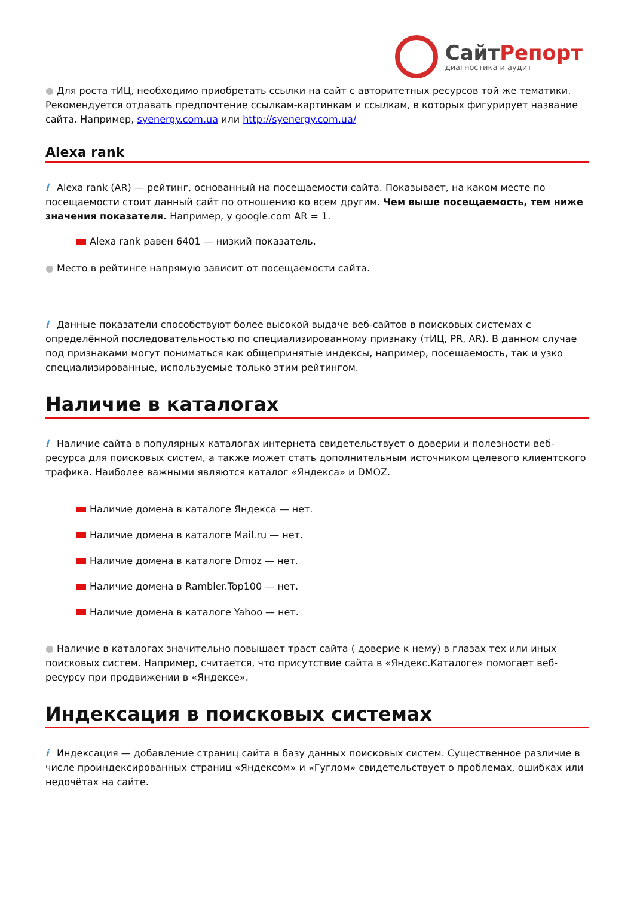СайтРепорт
диагностика и аудит
● Для роста тИЦ, необходимо приобретать ссылки на сайт с авторитетных ресурсов той же тематики. Рекомендуется отдавать предпочтение ссылкам-картинкам и ссылкам, в которых фигурирует название сайта. Например, syenergy.com.ua или http://syenergy.com.ua/
Alexa rank
i Alexa rank (AR) — рейтинг, основанный на посещаемости сайта. Показывает, на каком месте по посещаемости стоит данный сайт по отношению ко всем другим. Чем выше посещаемость, тем ниже значения показателя. Например, у google.com AR = 1.
Alexa rank равен 6401 — низкий показатель.
● Место в рейтинге напрямую зависит от посещаемости сайта.
i Данные показатели способствуют более высокой выдаче веб-сайтов в поисковых системах с определённой последовательностью по специализированному признаку (тИЦ, PR, AR). В данном случае под признаками могут пониматься как общепринятые индексы, например, посещаемость, так и узко специализированные, используемые только этим рейтингом.
Наличие в каталогах
i Наличие сайта в популярных каталогах интернета свидетельствует о доверии и полезности веб-ресурса для поисковых систем, а также может стать дополнительным источником целевого клиентского трафика. Наиболее важными являются каталог «Яндекса» и DMOZ.
Наличие домена в каталоге Яндекса — нет.
Наличие домена в каталоге Mail.ru — нет.
Наличие домена в каталоге Dmoz — нет.
Наличие домена в Rambler.Top100 — нет.
Наличие домена в каталоге Yahoo — нет.
● Наличие в каталогах значительно повышает траст сайта ( доверие к нему) в глазах тех или иных поисковых систем. Например, считается, что присутствие сайта в «Яндекс.Каталоге» помогает веб-ресурсу при продвижении в «Яндексе».
Индексация в поисковых системах
i Индексация — добавление страниц сайта в базу данных поисковых систем. Существенное различие в числе проиндексированных страниц «Яндексом» и «Гуглом» свидетельствует о проблемах, ошибках или недочётах на сайте.